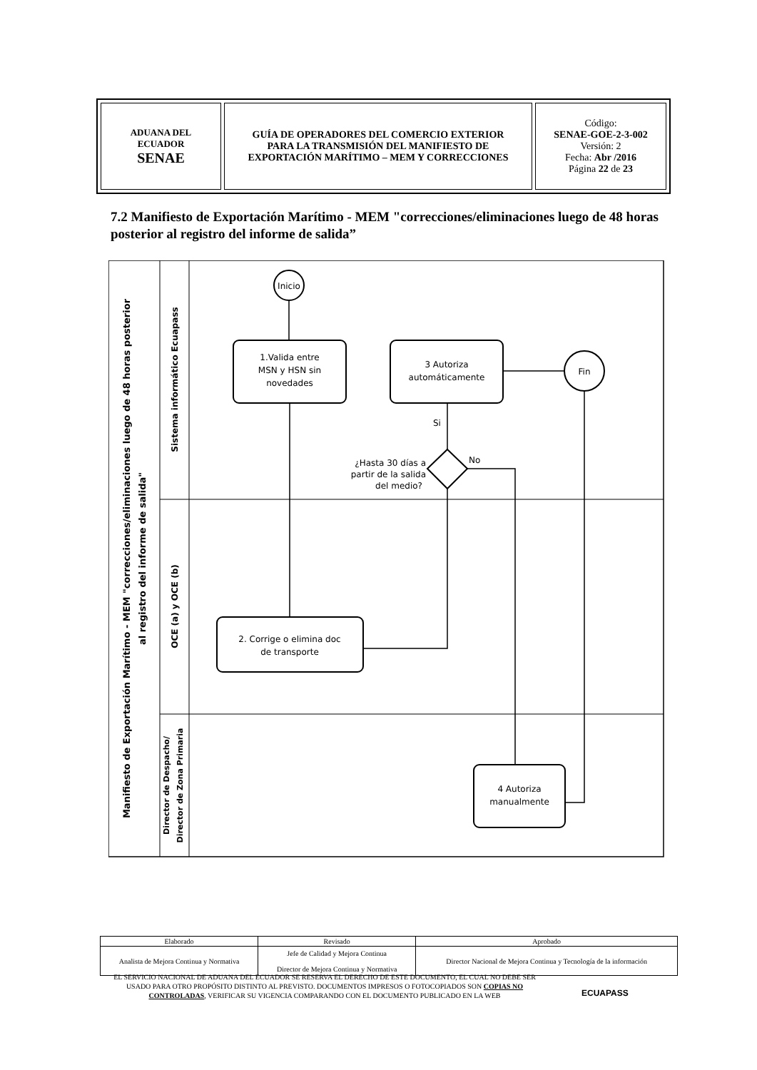| ADUANA DEL ECUADOR SENAE | GUÍA DE OPERADORES DEL COMERCIO EXTERIOR PARA LA TRANSMISIÓN DEL MANIFIESTO DE EXPORTACIÓN MARÍTIMO – MEM Y CORRECCIONES | Código: SENAE-GOE-2-3-002 Versión: 2 Fecha: Abr /2016 Página 22 de 23 |
7.2 Manifiesto de Exportación Marítimo - MEM "correcciones/eliminaciones luego de 48 horas posterior al registro del informe de salida”
Manifiesto de Exportación Marítimo - MEM "correcciones/eliminaciones luego de 48 horas posterior
al registro del informe de salida"
Sistema informático Ecuapass
OCE (a) y OCE (b)
Director de Despacho/
Director de Zona Primaria
Inicio
1.Valida entre
MSN y HSN sin
novedades
3 Autoriza
automáticamente
Fin
¿Hasta 30 días a
partir de la salida
del medio?
Si
No
2. Corrige o elimina doc
de transporte
4 Autoriza
manualmente
| Elaborado | Revisado | Aprobado |
| Analista de Mejora Continua y Normativa | Jefe de Calidad y Mejora Continua Director de Mejora Continua y Normativa | Director Nacional de Mejora Continua y Tecnología de la información |
EL SERVICIO NACIONAL DE ADUANA DEL ECUADOR SE RESERVA EL DERECHO DE ESTE DOCUMENTO, EL CUAL NO DEBE SER USADO PARA OTRO PROPÓSITO DISTINTO AL PREVISTO. DOCUMENTOS IMPRESOS O FOTOCOPIADOS SON COPIAS NO CONTROLADAS, VERIFICAR SU VIGENCIA COMPARANDO CON EL DOCUMENTO PUBLICADO EN LA WEB
ECUAPASS